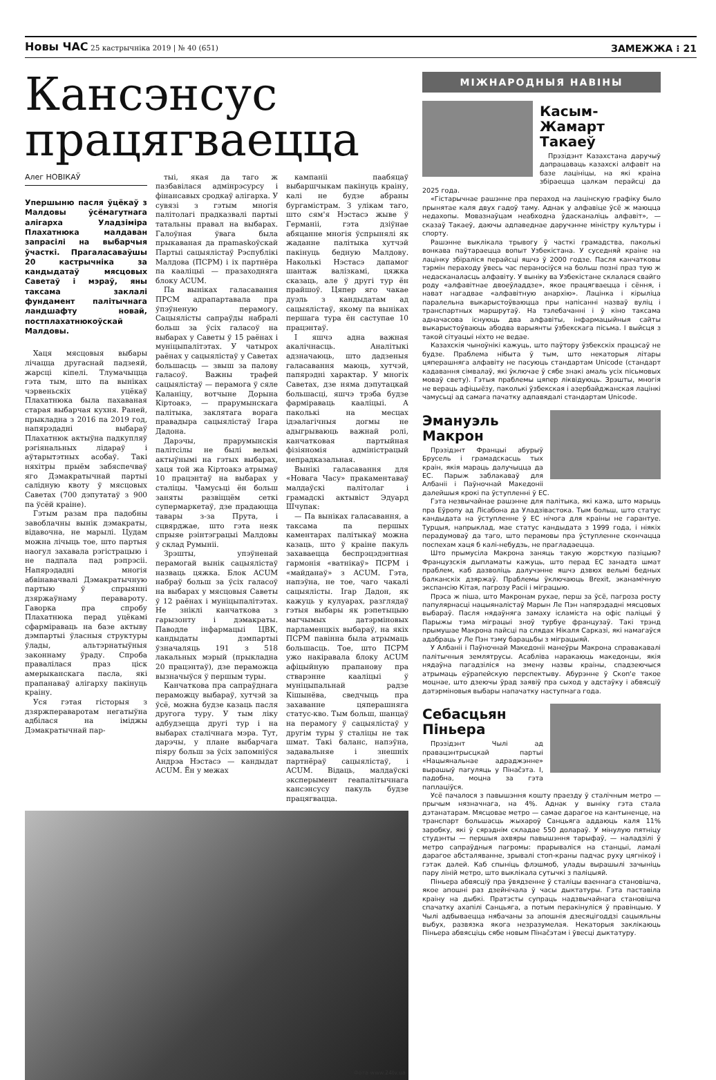Новы ЧАС 25 кастрычніка 2019 | № 40 (651)
ЗАМЕЖЖА ⁝ 21
Кансэнсус працягваецца
Алег НОВІКАЎ
Упершыню пасля ўцёкаў з Малдовы ўсёмагутнага алігарха Уладзіміра Плахатнюка малдаван запрасілі на выбарчыя ўчасткі. Прагаласаваўшы 20 кастрычніка за кандыдатаў мясцовых Саветаў і мэраў, яны таксама заклалі фундамент палітычнага ландшафту новай, постплахатнюкоўскай Малдовы.
Хаця мясцовыя выбары лічацца другаснай падзеяй, жарсці кіпелі. Тлумачыцца гэта тым, што па выніках чэрвеньскіх уцёкаў Плахатнюка была пахаваная старая выбарчая кухня. Раней, прыкладна з 2016 па 2019 год, напярэдадні выбараў Плахатнюк актыўна падкупляў рэгіянальных лідараў і аўтарытэтных асобаў. Такі няхітры прыём забяспечваў яго Дэмакратычнай партыі салідную квоту ў мясцовых Саветах (700 дэпутатаў з 900 па ўсёй краіне).
Гэтым разам пра падобны завоблачны вынік дэмакраты, відавочна, не марылі. Цудам можна лічыць тое, што партыя наогул захавала рэгістрацыю і не падпала пад рэпрэсіі. Напярэдадні многія абвінавачвалі Дэмакратычную партыю ў спрыянні дзяржаўнаму перавароту. Гаворка пра спробу Плахатнюка перад уцёкамі сфарміраваць на базе актыву дэмпартыі ўласныя структуры ўлады, альтэрнатыўныя законнаму ўраду. Спроба правалілася праз ціск амерыканскага пасла, які прапанаваў алігарху пакінуць краіну.
Уся гэтая гісторыя з дзяржпераваротам негатыўна адбілася на іміджы Дэмакратычнай пар-
тыі, якая да таго ж пазбавілася адмінрэсурсу і фінансавых сродкаў алігарха. У сувязі з гэтым многія палітолагі прадказвалі партыі татальны правал на выбарах. Галоўная ўвага была прыкаваная да праmaskоўскай Партыі сацыялістаў Рэспублікі Малдова (ПСРМ) і іх партнёра па кааліцыі — празаходняга блоку ACUM.
Па выніках галасавання ПРСМ адрапартавала пра ўпэўненую перамогу. Сацыялісты сапраўды набралі больш за ўсіх галасоў на выбарах у Саветы ў 15 раёнах і муніцыпалітэтах. У чатырох раёнах у сацыялістаў у Саветах большасць — звыш за палову галасоў. Важны трафей сацыялістаў — перамога ў сяле Каланіцу, вотчыне Дорына Кіртоакэ, — прарумынскага палітыка, заклятага ворага правадыра сацыялістаў Ігара Дадона.
Дарэчы, прарумынскія палітсілы не былі вельмі актыўнымі на гэтых выбарах, хаця той жа Кіртоакэ атрымаў 10 працэнтаў на выбарах у сталіцы. Чамусьці ён больш заняты развіццём сеткі супермаркетаў, дзе прадаюцца тавары з-за Прута, і сцвярджае, што гэта неяк спрыяе рэінтэграцыі Малдовы ў склад Румыніі.
Зрэшты, упэўненай перамогай вынік сацыялістаў назваць цяжка. Блок ACUM набраў больш за ўсіх галасоў на выбарах у мясцовыя Саветы ў 12 раёнах і муніцыпалітэтах. Не зніклі канчаткова з гарызонту і дэмакраты. Паводле інфармацыі ЦВК, кандыдаты дэмпартыі ўзначаляць 191 з 518 лакальных мэрый (прыкладна 20 працэнтаў), дзе пераможца вызначыўся ў першым туры.
Канчаткова пра сапраўднага пераможцу выбараў, хутчэй за ўсё, можна будзе казаць пасля другога туру. У тым ліку адбудзецца другі тур і на выбарах сталічнага мэра. Тут, дарэчы, у плане выбарчага піяру больш за ўсіх запомніўся Андрэа Нэстасэ — кандыдат ACUM. Ён у межах
кампаніі паабяцаў выбаршчыкам пакінуць краіну, калі не будзе абраны бургамістрам. З улікам таго, што сям'я Нэстасэ жыве ў Германіі, гэта дзіўнае абяцанне многія ўспрынялі як жаданне палітыка хутчэй пакінуць бедную Малдову. Наколькі Нэстасэ дапамог шантаж валізкамі, цяжка сказаць, але ў другі тур ён прайшоў. Цяпер яго чакае дуэль з кандыдатам ад сацыялістаў, якому па выніках першага тура ён саступае 10 працэнтаў.
І яшчэ адна важная акалічнасць. Аналітыкі адзначаюць, што дадзеныя галасавання маюць, хутчэй, папярэдні характар. У многіх Саветах, дзе няма дэпутацкай большасці, яшчэ трэба будзе фарміраваць кааліцыі. А паколькі на месцах ідэалагічныя догмы не адыгрываюць важнай ролі, канчатковая партыйная фізіяномія адміністрацый непрадказальная.
Вынікі галасавання для «Новага Часу» пракаментаваў малдаўскі палітолаг і грамадскі актывіст Эдуард Шчупак:
— Па выніках галасавання, а таксама па першых каментарах палітыкаў можна казаць, што ў краіне пакуль захаваецца беспрэцэдэнтная гармонія «ватнікаў» ПСРМ і «майданаў» з ACUM. Гэта, напэўна, не тое, чаго чакалі сацыялісты. Ігар Дадон, як кажуць у кулуарах, разглядаў гэтыя выбары як рэпетыцыю магчымых датэрміновых парламенцкіх выбараў, на якіх ПСРМ павінна была атрымаць большасць. Тое, што ПСРМ ужо накіравала блоку ACUM афіцыйную прапанову пра стварэнне кааліцыі ў муніцыпальнай радзе Кішынёва, сведчыць пра захаванне цяперашняга статус-кво. Тым больш, шанцаў на перамогу ў сацыялістаў у другім туры ў сталіцы не так шмат. Такі баланс, напэўна, задавальняе і знешніх партнёраў сацыялістаў, і ACUM. Відаць, малдаўскі эксперымент геапалітычнага кансэнсусу пакуль будзе працягвацца.
Фота www.24tv.ua
МІЖНАРОДНЫЯ НАВІНЫ
Касым-Жамарт Такаеў
Прэзідэнт Казахстана даручыў дапрацаваць казахскі алфавіт на базе лацініцы, на які краіна збіраецца цалкам перайсці да 2025 года.
«Гістарычнае рашэнне пра пераход на лацінскую графіку было прынятае каля двух гадоў таму. Аднак у алфавіце ўсё ж маюцца недахопы. Мовазнаўцам неабходна ўдасканаліць алфавіт», — сказаў Такаеў, даючы адпаведнае даручэнне міністру культуры і спорту.
Рашэнне выклікала трывогу ў часткі грамадства, паколькі вонкава паўтараецца вопыт Узбекістана. У суседняй краіне на лацінку збіраліся перайсці яшчэ ў 2000 годзе. Пасля канчатковы тэрмін пераходу ўвесь час пераносіўся на больш позні праз тую ж недасканаласць алфавіту. У выніку ва Узбекістане склалася свайго роду «алфавітнае двоеўладдзе», якое працягваецца і сёння, і нават нагадвае «алфавітную анархію». Лацінка і кірыліца паралельна выкарыстоўваюцца пры напісанні назваў вуліц і транспартных маршрутаў. На тэлебачанні і ў кіно таксама адначасова існуюць два алфавіты, інфармацыйныя сайты выкарыстоўваюць абодва варыянты ўзбекскага пісьма. І выйсця з такой сітуацыі ніхто не ведае.
Казахскія чыноўнікі кажуць, што паўтору ўзбекскіх працэсаў не будзе. Праблема нібыта ў тым, што некаторыя літары цяперашняга алфавіту не пасуюць стандартам Unicode (стандарт кадавання сімвалаў, які ўключае ў сябе знакі амаль усіх пісьмовых моваў свету). Гэтыя праблемы цяпер ліквідуюць. Зрэшты, многія не вераць афіцыёзу, паколькі ўзбекская і азербайджанская лацінкі чамусьці ад самага пачатку адпавядалі стандартам Unicode.
Эмануэль Макрон
Прэзідэнт Францыі абурыў Брусель і грамадскасць тых краін, якія мараць далучыцца да ЕС. Парыж заблакаваў для Албаніі і Паўночнай Македоніі далейшыя крокі па ўступленні ў ЕС.
Гэта незвычайнае рашэнне для палітыка, які кажа, што марыць пра Еўропу ад Лісабона да Уладзівастока. Тым больш, што статус кандыдата на ўступленне ў ЕС нічога для краіны не гарантуе. Турцыя, напрыклад, мае статус кандыдата з 1999 года, і ніякіх перадумоваў да таго, што перамовы пра ўступленне скончацца поспехам хаця б калі-небудзь, не прагладаецца.
Што прымусіла Макрона заняць такую жорсткую пазіцыю? Французскія дыпламаты кажуць, што перад ЕС занадта шмат праблем, каб дазволіць далучэнне яшчэ дзвюх вельмі бедных балканскіх дзяржаў. Праблемы ўключаюць Brexit, эканамічную экспансію Кітая, пагрозу Расіі і міграцыю.
Прэса ж піша, што Макронам рухае, перш за ўсё, пагроза росту папулярнасці нацыяналістаў Марын Ле Пэн напярэдадні мясцовых выбараў. Пасля нядаўняга замаху ісламіста на офіс паліцыі ў Парыжы тэма міграцыі зноў турбуе французаў. Такі трэнд прымушае Макрона пайсці па слядах Нікаля Сарказі, які намагаўся адабраць у Ле Пэн тэму барацьбы з міграцыяй.
У Албаніі і Паўночнай Македоніі манеўры Макрона справакавалі палітычныя землятрусы. Асабліва наракаюць македонцы, якія нядаўна пагадзіліся на змену назвы краіны, спадзеючыся атрымаць еўрапейскую перспектыву. Абурэнне ў Скоп'е такое моцнае, што дзеючы ўрад заявіў пра сыход у адстаўку і абвясціў датэрміновыя выбары напачатку наступнага года.
Себасцьян Піньера
Прэзідэнт Чылі ад правацэнтрысцкай партыі «Нацыянальнае адраджэнне» вырашыў пагуляць у Пінаčэта. І, падобна, моцна за гэта паплаціўся.
Усё пачалося з павышэння кошту праезду ў сталічным метро — прычым нязначнага, на 4%. Аднак у выніку гэта стала дэтанатарам. Мясцовае метро — самае дарагое на кантыненце, на транспарт большасць жыхароў Санцьяга аддаюць каля 11% заробку, які ў сярэднім складае 550 долараў. У мінулую пятніцу студэнты — першыя ахвяры павышэння тарыфаў, — наладзілі ў метро сапраўдныя пагромы: прарываліся на станцыі, ламалі дарагое абсталяванне, зрывалі стоп-краны падчас руху цягнікоў і гэтак далей. Каб спыніць флэшмоб, улады вырашылі зачыніць пару ліній метро, што выклікала сутычкі з паліцыяй.
Піньера абвясціў пра ўвядзенне ў сталіцы ваеннага становішча, якое апошні раз дзейнічала ў часы дыктатуры. Гэта паставіла краіну на дыбкі. Пратэсты супраць надзвычайнага становішча спачатку ахапілі Санцьяга, а потым перакінуліся ў правінцыю. У Чылі адбываецца нябачаны за апошнія дзесяцігоддзі сацыяльны выбух, развязка якога незразумелая. Некаторыя заклікаюць Піньера абвясціць сябе новым Пінаčэтам і ўвесці дыктатуру.